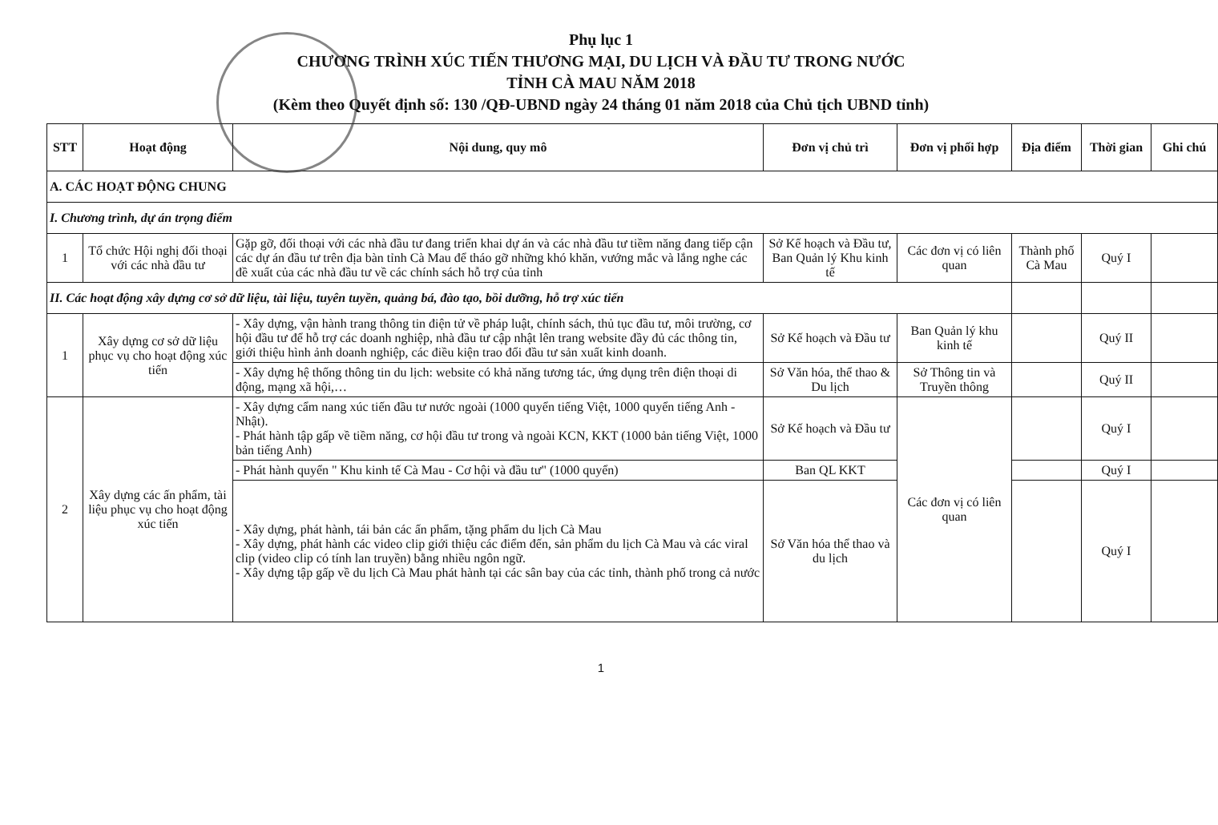Phụ lục 1
CHƯƠNG TRÌNH XÚC TIẾN THƯƠNG MẠI, DU LỊCH VÀ ĐẦU TƯ TRONG NƯỚC
TỈNH CÀ MAU NĂM 2018
(Kèm theo Quyết định số: 130 /QĐ-UBND ngày 24 tháng 01 năm 2018 của Chủ tịch UBND tỉnh)
| STT | Hoạt động | Nội dung, quy mô | Đơn vị chủ trì | Đơn vị phối hợp | Địa điểm | Thời gian | Ghi chú |
| --- | --- | --- | --- | --- | --- | --- | --- |
| A. CÁC HOẠT ĐỘNG CHUNG | | | | | | | |
| I. Chương trình, dự án trọng điểm | | | | | | | |
| 1 | Tổ chức Hội nghị đối thoại với các nhà đầu tư | Gặp gỡ, đối thoại với các nhà đầu tư đang triển khai dự án và các nhà đầu tư tiềm năng đang tiếp cận các dự án đầu tư trên địa bàn tỉnh Cà Mau để tháo gỡ những khó khăn, vướng mắc và lắng nghe các đề xuất của các nhà đầu tư về các chính sách hỗ trợ của tỉnh | Sở Kế hoạch và Đầu tư, Ban Quản lý Khu kinh tế | Các đơn vị có liên quan | Thành phố Cà Mau | Quý I | |
| II. Các hoạt động xây dựng cơ sở dữ liệu, tài liệu, tuyên tuyền, quảng bá, đào tạo, bồi dưỡng, hỗ trợ xúc tiến | | | | | | | |
| 1 | Xây dựng cơ sở dữ liệu phục vụ cho hoạt động xúc tiến | - Xây dựng, vận hành trang thông tin điện tử về pháp luật, chính sách, thủ tục đầu tư, môi trường, cơ hội đầu tư để hỗ trợ các doanh nghiệp, nhà đầu tư cập nhật lên trang website đầy đủ các thông tin, giới thiệu hình ảnh doanh nghiệp, các điều kiện trao đổi đầu tư sản xuất kinh doanh. | Sở Kế hoạch và Đầu tư | Ban Quản lý khu kinh tế | | Quý II | |
| | | - Xây dựng hệ thống thông tin du lịch: website có khả năng tương tác, ứng dụng trên điện thoại di động, mạng xã hội,… | Sở Văn hóa, thể thao & Du lịch | Sở Thông tin và Truyền thông | | Quý II | |
| 2 | Xây dựng các ấn phẩm, tài liệu phục vụ cho hoạt động xúc tiến | - Xây dựng cẩm nang xúc tiến đầu tư nước ngoài (1000 quyển tiếng Việt, 1000 quyển tiếng Anh - Nhật). - Phát hành tập gấp về tiềm năng, cơ hội đầu tư trong và ngoài KCN, KKT (1000 bản tiếng Việt, 1000 bản tiếng Anh) | Sở Kế hoạch và Đầu tư | Các đơn vị có liên quan | | Quý I | |
| | | - Phát hành quyển " Khu kinh tế Cà Mau - Cơ hội và đầu tư" (1000 quyển) | Ban QL KKT | | | Quý I | |
| | | - Xây dựng, phát hành, tái bản các ấn phẩm, tặng phẩm du lịch Cà Mau - Xây dựng, phát hành các video clip giới thiệu các điểm đến, sản phẩm du lịch Cà Mau và các viral clip (video clip có tính lan truyền) bằng nhiều ngôn ngữ. - Xây dựng tập gấp về du lịch Cà Mau phát hành tại các sân bay của các tỉnh, thành phố trong cả nước | Sở Văn hóa thể thao và du lịch | | | Quý I | |
1